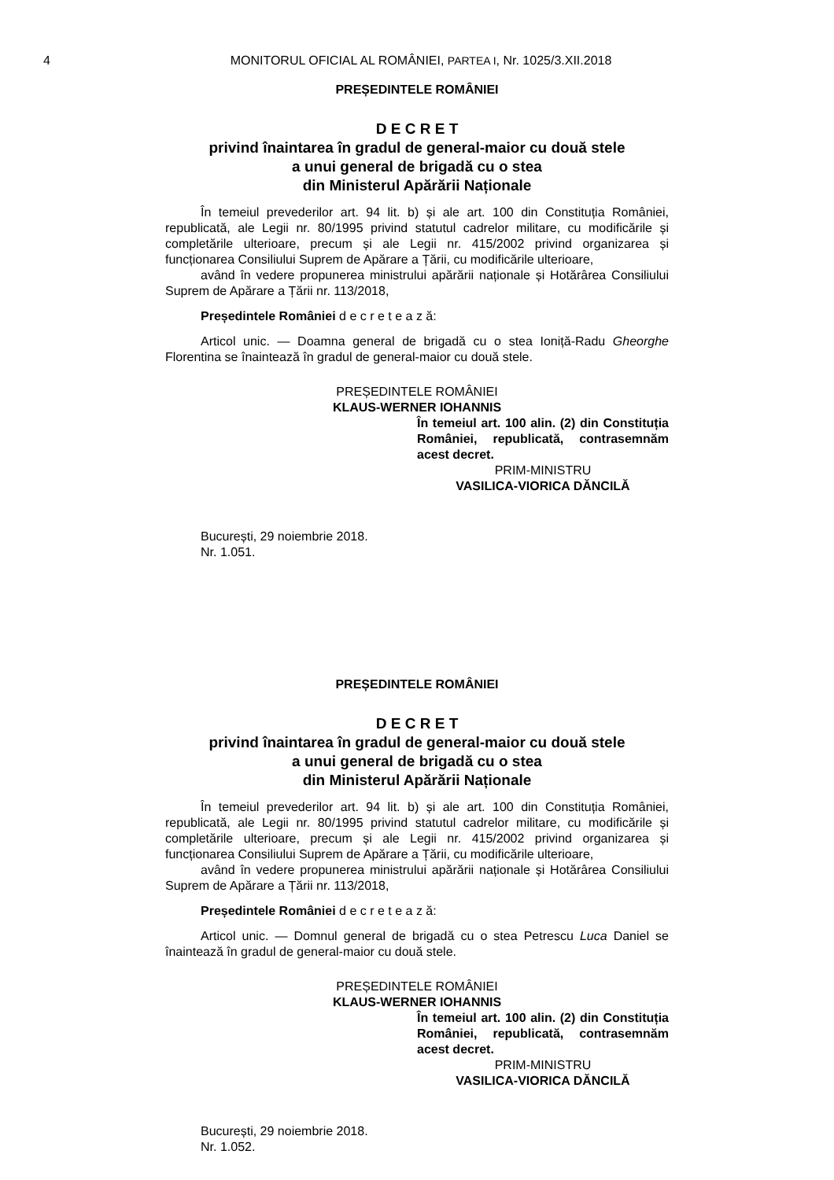4 MONITORUL OFICIAL AL ROMÂNIEI, PARTEA I, Nr. 1025/3.XII.2018
PREȘEDINTELE ROMÂNIEI
D E C R E T
privind înaintarea în gradul de general-maior cu două stele
a unui general de brigadă cu o stea
din Ministerul Apărării Naționale
În temeiul prevederilor art. 94 lit. b) și ale art. 100 din Constituția României, republicată, ale Legii nr. 80/1995 privind statutul cadrelor militare, cu modificările și completările ulterioare, precum și ale Legii nr. 415/2002 privind organizarea și funcționarea Consiliului Suprem de Apărare a Țării, cu modificările ulterioare,
având în vedere propunerea ministrului apărării naționale și Hotărârea Consiliului Suprem de Apărare a Țării nr. 113/2018,
Președintele României d e c r e t e a z ă:
Articol unic. — Doamna general de brigadă cu o stea Ioniță-Radu Gheorghe Florentina se înaintează în gradul de general-maior cu două stele.
PREȘEDINTELE ROMÂNIEI
KLAUS-WERNER IOHANNIS
În temeiul art. 100 alin. (2) din Constituția României, republicată, contrasemnăm acest decret.
PRIM-MINISTRU
VASILICA-VIORICA DĂNCILĂ
București, 29 noiembrie 2018.
Nr. 1.051.
PREȘEDINTELE ROMÂNIEI
D E C R E T
privind înaintarea în gradul de general-maior cu două stele
a unui general de brigadă cu o stea
din Ministerul Apărării Naționale
În temeiul prevederilor art. 94 lit. b) și ale art. 100 din Constituția României, republicată, ale Legii nr. 80/1995 privind statutul cadrelor militare, cu modificările și completările ulterioare, precum și ale Legii nr. 415/2002 privind organizarea și funcționarea Consiliului Suprem de Apărare a Țării, cu modificările ulterioare,
având în vedere propunerea ministrului apărării naționale și Hotărârea Consiliului Suprem de Apărare a Țării nr. 113/2018,
Președintele României d e c r e t e a z ă:
Articol unic. — Domnul general de brigadă cu o stea Petrescu Luca Daniel se înaintează în gradul de general-maior cu două stele.
PREȘEDINTELE ROMÂNIEI
KLAUS-WERNER IOHANNIS
În temeiul art. 100 alin. (2) din Constituția României, republicată, contrasemnăm acest decret.
PRIM-MINISTRU
VASILICA-VIORICA DĂNCILĂ
București, 29 noiembrie 2018.
Nr. 1.052.